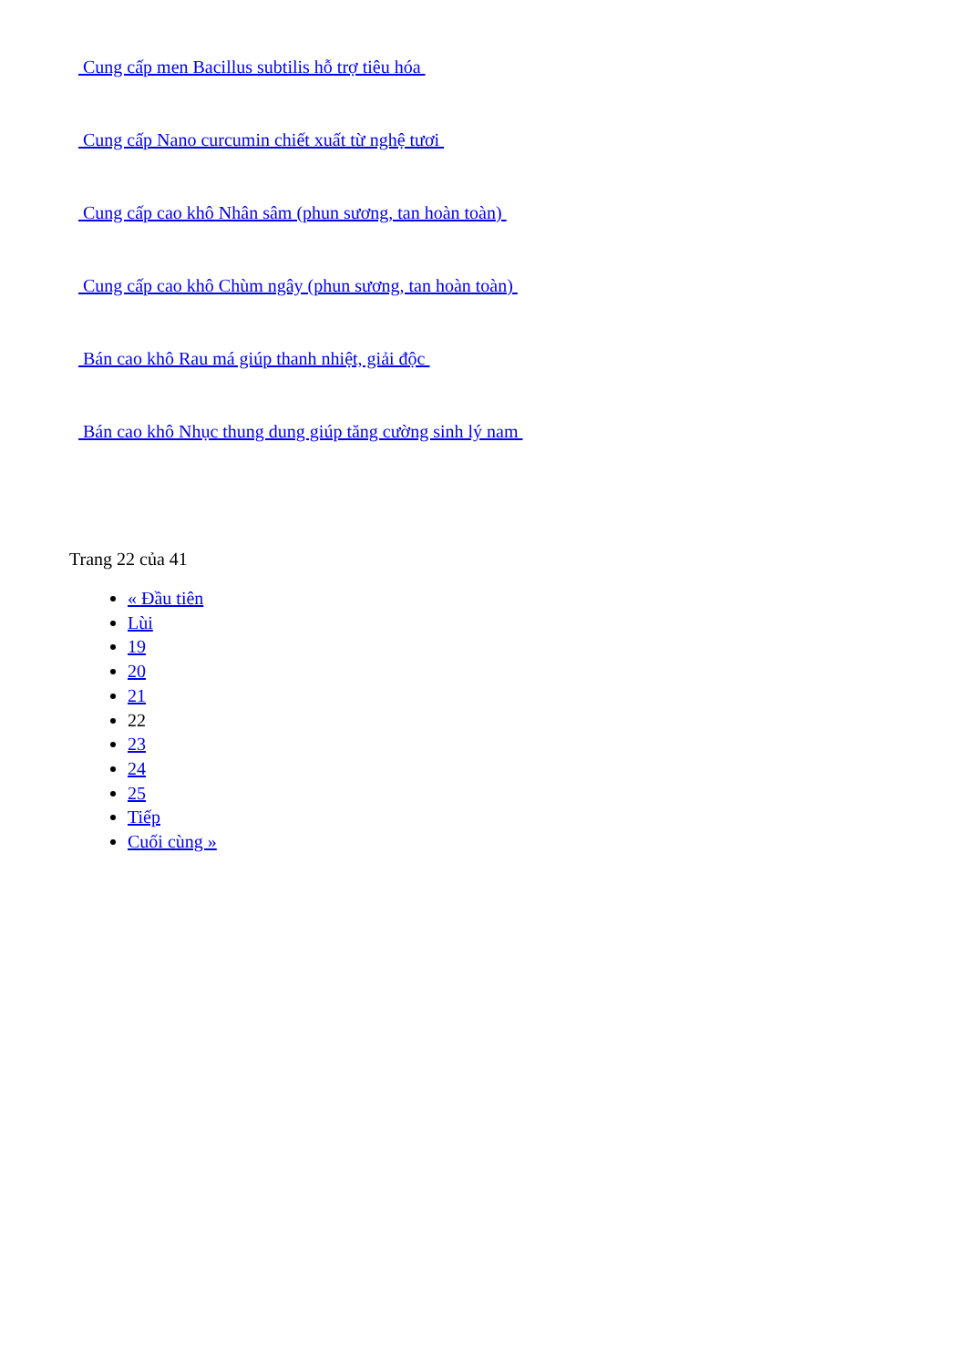Cung cấp men Bacillus subtilis hỗ trợ tiêu hóa
Cung cấp Nano curcumin chiết xuất từ nghệ tươi
Cung cấp cao khô Nhân sâm (phun sương, tan hoàn toàn)
Cung cấp cao khô Chùm ngây (phun sương, tan hoàn toàn)
Bán cao khô Rau má giúp thanh nhiệt, giải độc
Bán cao khô Nhục thung dung giúp tăng cường sinh lý nam
Trang 22 của 41
« Đầu tiên
Lùi
19
20
21
22
23
24
25
Tiếp
Cuối cùng »